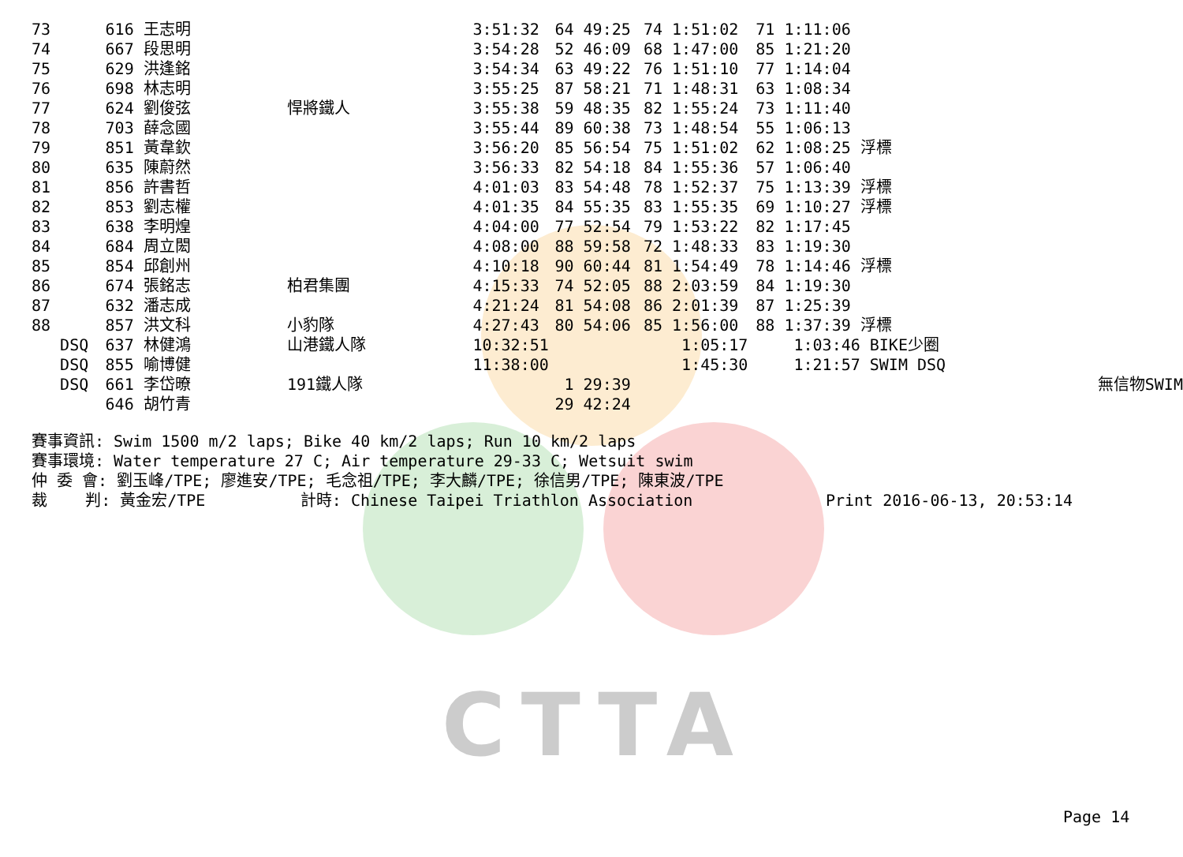CTTA
| 73 | 616 王志明 | | 3:51:32 | 64 49:25 | 74 1:51:02 | 71 1:11:06 | |
| 74 | 667 段思明 | | 3:54:28 | 52 46:09 | 68 1:47:00 | 85 1:21:20 | |
| 75 | 629 洪逢銘 | | 3:54:34 | 63 49:22 | 76 1:51:10 | 77 1:14:04 | |
| 76 | 698 林志明 | | 3:55:25 | 87 58:21 | 71 1:48:31 | 63 1:08:34 | |
| 77 | 624 劉俊弦 | 悍將鐵人 | 3:55:38 | 59 48:35 | 82 1:55:24 | 73 1:11:40 | |
| 78 | 703 薛念國 | | 3:55:44 | 89 60:38 | 73 1:48:54 | 55 1:06:13 | |
| 79 | 851 黃韋欽 | | 3:56:20 | 85 56:54 | 75 1:51:02 | 62 1:08:25 浮標 | |
| 80 | 635 陳蔚然 | | 3:56:33 | 82 54:18 | 84 1:55:36 | 57 1:06:40 | |
| 81 | 856 許書哲 | | 4:01:03 | 83 54:48 | 78 1:52:37 | 75 1:13:39 浮標 | |
| 82 | 853 劉志權 | | 4:01:35 | 84 55:35 | 83 1:55:35 | 69 1:10:27 浮標 | |
| 83 | 638 李明煌 | | 4:04:00 | 77 52:54 | 79 1:53:22 | 82 1:17:45 | |
| 84 | 684 周立閎 | | 4:08:00 | 88 59:58 | 72 1:48:33 | 83 1:19:30 | |
| 85 | 854 邱創州 | | 4:10:18 | 90 60:44 | 81 1:54:49 | 78 1:14:46 浮標 | |
| 86 | 674 張銘志 | 柏君集團 | 4:15:33 | 74 52:05 | 88 2:03:59 | 84 1:19:30 | |
| 87 | 632 潘志成 | | 4:21:24 | 81 54:08 | 86 2:01:39 | 87 1:25:39 | |
| 88 | 857 洪文科 | 小豹隊 | 4:27:43 | 80 54:06 | 85 1:56:00 | 88 1:37:39 浮標 | |
| DSQ | 637 林健鴻 | 山港鐵人隊 | 10:32:51 | | 1:05:17 | 1:03:46 BIKE少圈 | |
| DSQ | 855 喻博健 | | 11:38:00 | | 1:45:30 | 1:21:57 SWIM DSQ | |
| DSQ | 661 李岱暸 | 191鐵人隊 | | 1 29:39 | | | 無信物SWIM |
| | 646 胡竹青 | | | 29 42:24 | | | |
賽事資訊: Swim 1500 m/2 laps; Bike 40 km/2 laps; Run 10 km/2 laps 賽事環境: Water temperature 27 C; Air temperature 29-33 C; Wetsuit swim 仲 委 會: 劉玉峰/TPE; 廖進安/TPE; 毛念祖/TPE; 李大麟/TPE; 徐信男/TPE; 陳東波/TPE 裁 判: 黃金宏/TPE 計時: Chinese Taipei Triathlon Association Print 2016-06-13, 20:53:14
Page 14